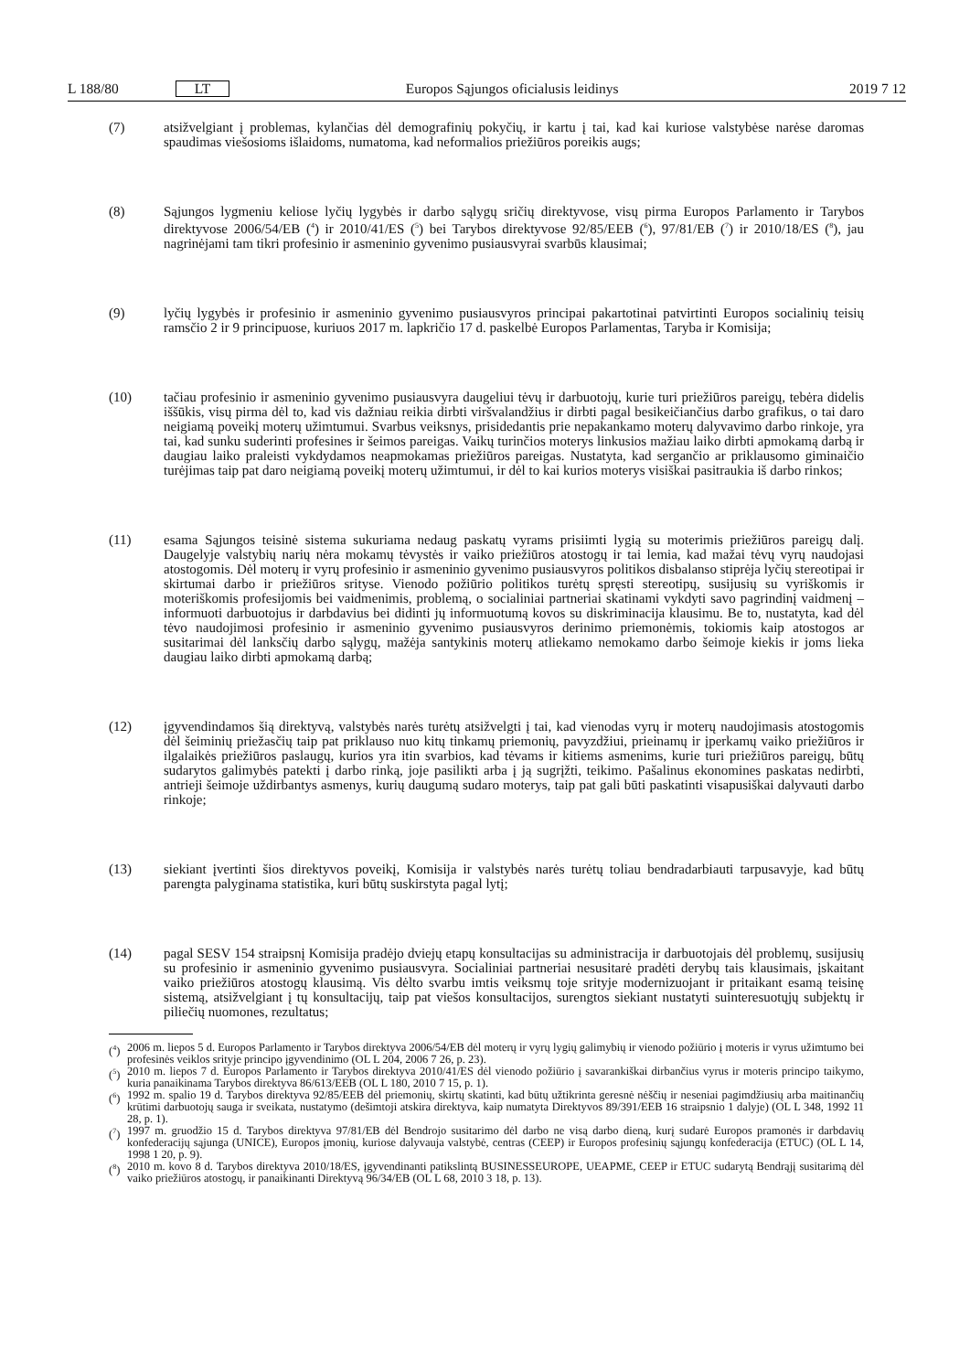L 188/80 LT Europos Sąjungos oficialusis leidinys 2019 7 12
(7) atsižvelgiant į problemas, kylančias dėl demografinių pokyčių, ir kartu į tai, kad kai kuriose valstybėse narėse daromas spaudimas viešosioms išlaidoms, numatoma, kad neformalios priežiūros poreikis augs;
(8) Sąjungos lygmeniu keliose lyčių lygybės ir darbo sąlygų sričių direktyvose, visų pirma Europos Parlamento ir Tarybos direktyvose 2006/54/EB (<sup>4</sup>) ir 2010/41/ES (<sup>5</sup>) bei Tarybos direktyvose 92/85/EEB (<sup>6</sup>), 97/81/EB (<sup>7</sup>) ir 2010/18/ES (<sup>8</sup>), jau nagrinėjami tam tikri profesinio ir asmeninio gyvenimo pusiausvyrai svarbūs klausimai;
(9) lyčių lygybės ir profesinio ir asmeninio gyvenimo pusiausvyros principai pakartotinai patvirtinti Europos socialinių teisių ramsčio 2 ir 9 principuose, kuriuos 2017 m. lapkričio 17 d. paskelbė Europos Parlamentas, Taryba ir Komisija;
(10) tačiau profesinio ir asmeninio gyvenimo pusiausvyra daugeliui tėvų ir darbuotojų, kurie turi priežiūros pareigų, tebėra didelis iššūkis, visų pirma dėl to, kad vis dažniau reikia dirbti viršvalandžius ir dirbti pagal besikeičiančius darbo grafikus, o tai daro neigiamą poveikį moterų užimtumui. Svarbus veiksnys, prisidedantis prie nepakankamo moterų dalyvavimo darbo rinkoje, yra tai, kad sunku suderinti profesines ir šeimos pareigas. Vaikų turinčios moterys linkusios mažiau laiko dirbti apmokamą darbą ir daugiau laiko praleisti vykdydamos neapmokamas priežiūros pareigas. Nustatyta, kad sergančio ar priklausomo giminaičio turėjimas taip pat daro neigiamą poveikį moterų užimtumui, ir dėl to kai kurios moterys visiškai pasitraukia iš darbo rinkos;
(11) esama Sąjungos teisinė sistema sukuriama nedaug paskatų vyrams prisiimti lygią su moterimis priežiūros pareigų dalį. Daugelyje valstybių narių nėra mokamų tėvystės ir vaiko priežiūros atostogų ir tai lemia, kad mažai tėvų vyrų naudojasi atostogomis. Dėl moterų ir vyrų profesinio ir asmeninio gyvenimo pusiausvyros politikos disbalanso stiprėja lyčių stereotipai ir skirtumai darbo ir priežiūros srityse. Vienodo požiūrio politikos turėtų spręsti stereotipų, susijusių su vyriškomis ir moteriškomis profesijomis bei vaidmenimis, problemą, o socialiniai partneriai skatinami vykdyti savo pagrindinį vaidmenį – informuoti darbuotojus ir darbdavius bei didinti jų informuotumą kovos su diskriminacija klausimu. Be to, nustatyta, kad dėl tėvo naudojimosi profesinio ir asmeninio gyvenimo pusiausvyros derinimo priemonėmis, tokiomis kaip atostogos ar susitarimai dėl lanksčių darbo sąlygų, mažėja santykinis moterų atliekamo nemokamo darbo šeimoje kiekis ir joms lieka daugiau laiko dirbti apmokamą darbą;
(12) įgyvendindamos šią direktyvą, valstybės narės turėtų atsižvelgti į tai, kad vienodas vyrų ir moterų naudojimasis atostogomis dėl šeiminių priežasčių taip pat priklauso nuo kitų tinkamų priemonių, pavyzdžiui, prieinamų ir įperkamų vaiko priežiūros ir ilgalaikės priežiūros paslaugų, kurios yra itin svarbios, kad tėvams ir kitiems asmenims, kurie turi priežiūros pareigų, būtų sudarytos galimybės patekti į darbo rinką, joje pasilikti arba į ją sugrįžti, teikimo. Pašalinus ekonomines paskatas nedirbti, antrieji šeimoje uždirbantys asmenys, kurių daugumą sudaro moterys, taip pat gali būti paskatinti visapusiškai dalyvauti darbo rinkoje;
(13) siekiant įvertinti šios direktyvos poveikį, Komisija ir valstybės narės turėtų toliau bendradarbiauti tarpusavyje, kad būtų parengta palyginama statistika, kuri būtų suskirstyta pagal lytį;
(14) pagal SESV 154 straipsnį Komisija pradėjo dviejų etapų konsultacijas su administracija ir darbuotojais dėl problemų, susijusių su profesinio ir asmeninio gyvenimo pusiausvyra. Socialiniai partneriai nesusitarė pradėti derybų tais klausimais, įskaitant vaiko priežiūros atostogų klausimą. Vis dėlto svarbu imtis veiksmų toje srityje modernizuojant ir pritaikant esamą teisinę sistemą, atsižvelgiant į tų konsultacijų, taip pat viešos konsultacijos, surengtos siekiant nustatyti suinteresuotųjų subjektų ir piliečių nuomones, rezultatus;
(<sup>4</sup>)
2006 m. liepos 5 d. Europos Parlamento ir Tarybos direktyva 2006/54/EB dėl moterų ir vyrų lygių galimybių ir vienodo požiūrio į moteris ir vyrus užimtumo bei profesinės veiklos srityje principo įgyvendinimo (OL L 204, 2006 7 26, p. 23).
(<sup>5</sup>)
2010 m. liepos 7 d. Europos Parlamento ir Tarybos direktyva 2010/41/ES dėl vienodo požiūrio į savarankiškai dirbančius vyrus ir moteris principo taikymo, kuria panaikinama Tarybos direktyva 86/613/EEB (OL L 180, 2010 7 15, p. 1).
(<sup>6</sup>)
1992 m. spalio 19 d. Tarybos direktyva 92/85/EEB dėl priemonių, skirtų skatinti, kad būtų užtikrinta geresnė nėščių ir neseniai pagimdžiusių arba maitinančių krūtimi darbuotojų sauga ir sveikata, nustatymo (dešimtoji atskira direktyva, kaip numatyta Direktyvos 89/391/EEB 16 straipsnio 1 dalyje) (OL L 348, 1992 11 28, p. 1).
(<sup>7</sup>)
1997 m. gruodžio 15 d. Tarybos direktyva 97/81/EB dėl Bendrojo susitarimo dėl darbo ne visą darbo dieną, kurį sudarė Europos pramonės ir darbdavių konfederacijų sąjunga (UNICE), Europos įmonių, kuriose dalyvauja valstybė, centras (CEEP) ir Europos profesinių sąjungų konfederacija (ETUC) (OL L 14, 1998 1 20, p. 9).
(<sup>8</sup>)
2010 m. kovo 8 d. Tarybos direktyva 2010/18/ES, įgyvendinanti patikslintą BUSINESSEUROPE, UEAPME, CEEP ir ETUC sudarytą Bendrąjį susitarimą dėl vaiko priežiūros atostogų, ir panaikinanti Direktyvą 96/34/EB (OL L 68, 2010 3 18, p. 13).